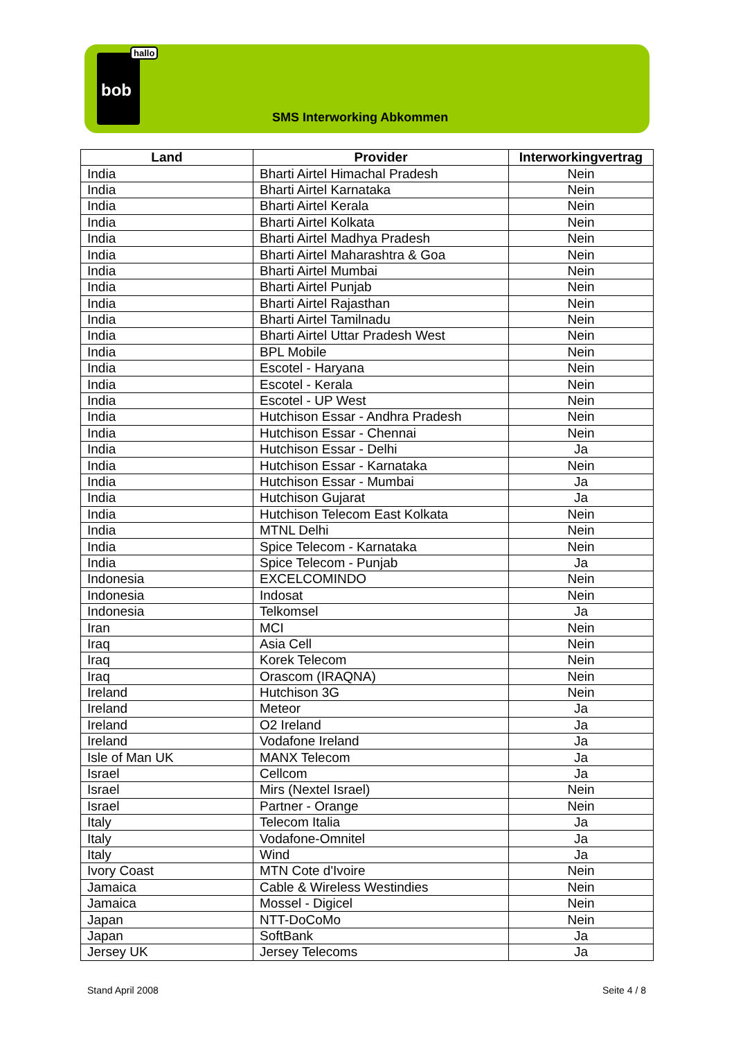bob
hallo
SMS Interworking Abkommen
| Land | Provider | Interworkingvertrag |
| --- | --- | --- |
| India | Bharti Airtel Himachal Pradesh | Nein |
| India | Bharti Airtel Karnataka | Nein |
| India | Bharti Airtel Kerala | Nein |
| India | Bharti Airtel Kolkata | Nein |
| India | Bharti Airtel Madhya Pradesh | Nein |
| India | Bharti Airtel Maharashtra & Goa | Nein |
| India | Bharti Airtel Mumbai | Nein |
| India | Bharti Airtel Punjab | Nein |
| India | Bharti Airtel Rajasthan | Nein |
| India | Bharti Airtel Tamilnadu | Nein |
| India | Bharti Airtel Uttar Pradesh West | Nein |
| India | BPL Mobile | Nein |
| India | Escotel - Haryana | Nein |
| India | Escotel - Kerala | Nein |
| India | Escotel - UP West | Nein |
| India | Hutchison Essar - Andhra Pradesh | Nein |
| India | Hutchison Essar - Chennai | Nein |
| India | Hutchison Essar - Delhi | Ja |
| India | Hutchison Essar - Karnataka | Nein |
| India | Hutchison Essar - Mumbai | Ja |
| India | Hutchison Gujarat | Ja |
| India | Hutchison Telecom East Kolkata | Nein |
| India | MTNL Delhi | Nein |
| India | Spice Telecom - Karnataka | Nein |
| India | Spice Telecom - Punjab | Ja |
| Indonesia | EXCELCOMINDO | Nein |
| Indonesia | Indosat | Nein |
| Indonesia | Telkomsel | Ja |
| Iran | MCI | Nein |
| Iraq | Asia Cell | Nein |
| Iraq | Korek Telecom | Nein |
| Iraq | Orascom (IRAQNA) | Nein |
| Ireland | Hutchison 3G | Nein |
| Ireland | Meteor | Ja |
| Ireland | O2 Ireland | Ja |
| Ireland | Vodafone Ireland | Ja |
| Isle of Man UK | MANX Telecom | Ja |
| Israel | Cellcom | Ja |
| Israel | Mirs (Nextel Israel) | Nein |
| Israel | Partner - Orange | Nein |
| Italy | Telecom Italia | Ja |
| Italy | Vodafone-Omnitel | Ja |
| Italy | Wind | Ja |
| Ivory Coast | MTN Cote d'Ivoire | Nein |
| Jamaica | Cable & Wireless Westindies | Nein |
| Jamaica | Mossel - Digicel | Nein |
| Japan | NTT-DoCoMo | Nein |
| Japan | SoftBank | Ja |
| Jersey UK | Jersey Telecoms | Ja |
Stand April 2008 Seite 4 / 8